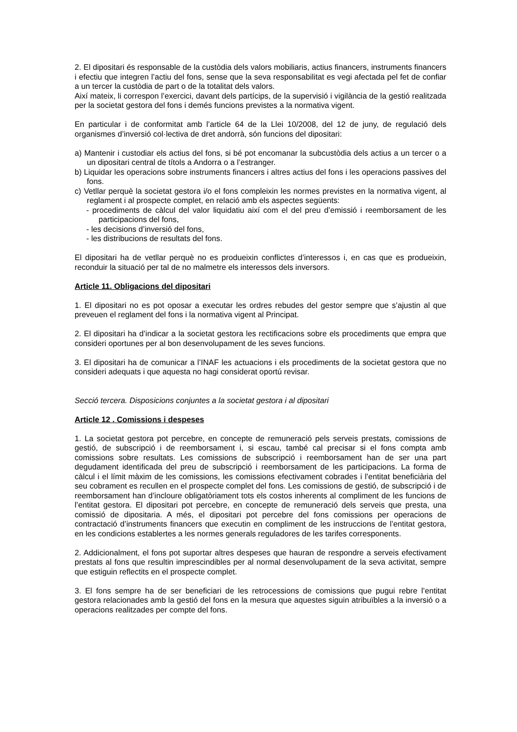2. El dipositari és responsable de la custòdia dels valors mobiliaris, actius financers, instruments financers i efectiu que integren l’actiu del fons, sense que la seva responsabilitat es vegi afectada pel fet de confiar a un tercer la custòdia de part o de la totalitat dels valors.
Així mateix, li correspon l’exercici, davant dels partícips, de la supervisió i vigilància de la gestió realitzada per la societat gestora del fons i demés funcions previstes a la normativa vigent.
En particular i de conformitat amb l’article 64 de la Llei 10/2008, del 12 de juny, de regulació dels organismes d’inversió col·lectiva de dret andorrà, són funcions del dipositari:
a) Mantenir i custodiar els actius del fons, si bé pot encomanar la subcustòdia dels actius a un tercer o a un dipositari central de títols a Andorra o a l’estranger.
b) Liquidar les operacions sobre instruments financers i altres actius del fons i les operacions passives del fons.
c) Vetllar perquè la societat gestora i/o el fons compleixin les normes previstes en la normativa vigent, al reglament i al prospecte complet, en relació amb els aspectes següents:
- procediments de càlcul del valor liquidatiu així com el del preu d’emissió i reemborsament de les participacions del fons,
- les decisions d’inversió del fons,
- les distribucions de resultats del fons.
El dipositari ha de vetllar perquè no es produeixin conflictes d’interessos i, en cas que es produeixin, reconduir la situació per tal de no malmetre els interessos dels inversors.
Article 11. Obligacions del dipositari
1. El dipositari no es pot oposar a executar les ordres rebudes del gestor sempre que s’ajustin al que preveuen el reglament del fons i la normativa vigent al Principat.
2. El dipositari ha d’indicar a la societat gestora les rectificacions sobre els procediments que empra que consideri oportunes per al bon desenvolupament de les seves funcions.
3. El dipositari ha de comunicar a l’INAF les actuacions i els procediments de la societat gestora que no consideri adequats i que aquesta no hagi considerat oportú revisar.
Secció tercera. Disposicions conjuntes a la societat gestora i al dipositari
Article 12 . Comissions i despeses
1. La societat gestora pot percebre, en concepte de remuneració pels serveis prestats, comissions de gestió, de subscripció i de reemborsament i, si escau, també cal precisar si el fons compta amb comissions sobre resultats. Les comissions de subscripció i reemborsament han de ser una part degudament identificada del preu de subscripció i reemborsament de les participacions. La forma de càlcul i el límit màxim de les comissions, les comissions efectivament cobrades i l’entitat beneficiària del seu cobrament es recullen en el prospecte complet del fons. Les comissions de gestió, de subscripció i de reemborsament han d’incloure obligatòriament tots els costos inherents al compliment de les funcions de l’entitat gestora. El dipositari pot percebre, en concepte de remuneració dels serveis que presta, una comissió de dipositaria. A més, el dipositari pot percebre del fons comissions per operacions de contractació d’instruments financers que executin en compliment de les instruccions de l’entitat gestora, en les condicions establertes a les normes generals reguladores de les tarifes corresponents.
2. Addicionalment, el fons pot suportar altres despeses que hauran de respondre a serveis efectivament prestats al fons que resultin imprescindibles per al normal desenvolupament de la seva activitat, sempre que estiguin reflectits en el prospecte complet.
3. El fons sempre ha de ser beneficiari de les retrocessions de comissions que pugui rebre l’entitat gestora relacionades amb la gestió del fons en la mesura que aquestes siguin atribuïbles a la inversió o a operacions realitzades per compte del fons.